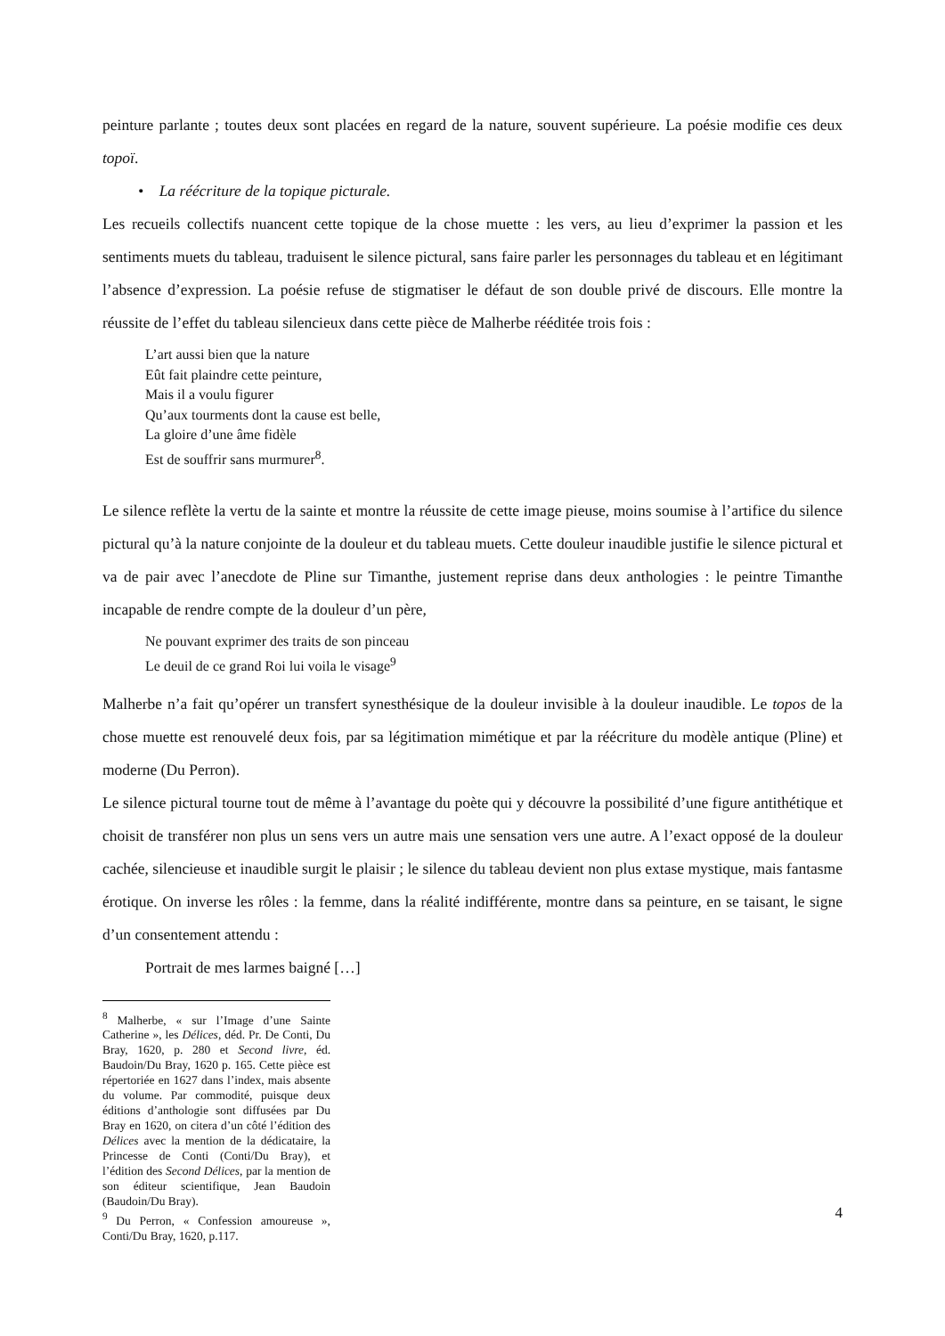peinture parlante ; toutes deux sont placées en regard de la nature, souvent supérieure. La poésie modifie ces deux topoï.
• La réécriture de la topique picturale.
Les recueils collectifs nuancent cette topique de la chose muette : les vers, au lieu d’exprimer la passion et les sentiments muets du tableau, traduisent le silence pictural, sans faire parler les personnages du tableau et en légitimant l’absence d’expression. La poésie refuse de stigmatiser le défaut de son double privé de discours. Elle montre la réussite de l’effet du tableau silencieux dans cette pièce de Malherbe rééditée trois fois :
L’art aussi bien que la nature
Eût fait plaindre cette peinture,
Mais il a voulu figurer
Qu’aux tourments dont la cause est belle,
La gloire d’une âme fidèle
Est de souffrir sans murmurer<sup>8</sup>.
Le silence reflète la vertu de la sainte et montre la réussite de cette image pieuse, moins soumise à l’artifice du silence pictural qu’à la nature conjointe de la douleur et du tableau muets. Cette douleur inaudible justifie le silence pictural et va de pair avec l’anecdote de Pline sur Timanthe, justement reprise dans deux anthologies : le peintre Timanthe incapable de rendre compte de la douleur d’un père,
Ne pouvant exprimer des traits de son pinceau
Le deuil de ce grand Roi lui voila le visage<sup>9</sup>
Malherbe n’a fait qu’opérer un transfert synesthésique de la douleur invisible à la douleur inaudible. Le topos de la chose muette est renouvelé deux fois, par sa légitimation mimétique et par la réécriture du modèle antique (Pline) et moderne (Du Perron).
Le silence pictural tourne tout de même à l’avantage du poète qui y découvre la possibilité d’une figure antithétique et choisit de transférer non plus un sens vers un autre mais une sensation vers une autre. A l’exact opposé de la douleur cachée, silencieuse et inaudible surgit le plaisir ; le silence du tableau devient non plus extase mystique, mais fantasme érotique. On inverse les rôles : la femme, dans la réalité indifférente, montre dans sa peinture, en se taisant, le signe d’un consentement attendu :
Portrait de mes larmes baigné […]
<sup>8</sup> Malherbe, « sur l’Image d’une Sainte Catherine », les Délices, déd. Pr. De Conti, Du Bray, 1620, p. 280 et Second livre, éd. Baudoin/Du Bray, 1620 p. 165. Cette pièce est répertoriée en 1627 dans l’index, mais absente du volume. Par commodité, puisque deux éditions d’anthologie sont diffusées par Du Bray en 1620, on citera d’un côté l’édition des Délices avec la mention de la dédicataire, la Princesse de Conti (Conti/Du Bray), et l’édition des Second Délices, par la mention de son éditeur scientifique, Jean Baudoin (Baudoin/Du Bray).
<sup>9</sup> Du Perron, « Confession amoureuse », Conti/Du Bray, 1620, p.117.
4